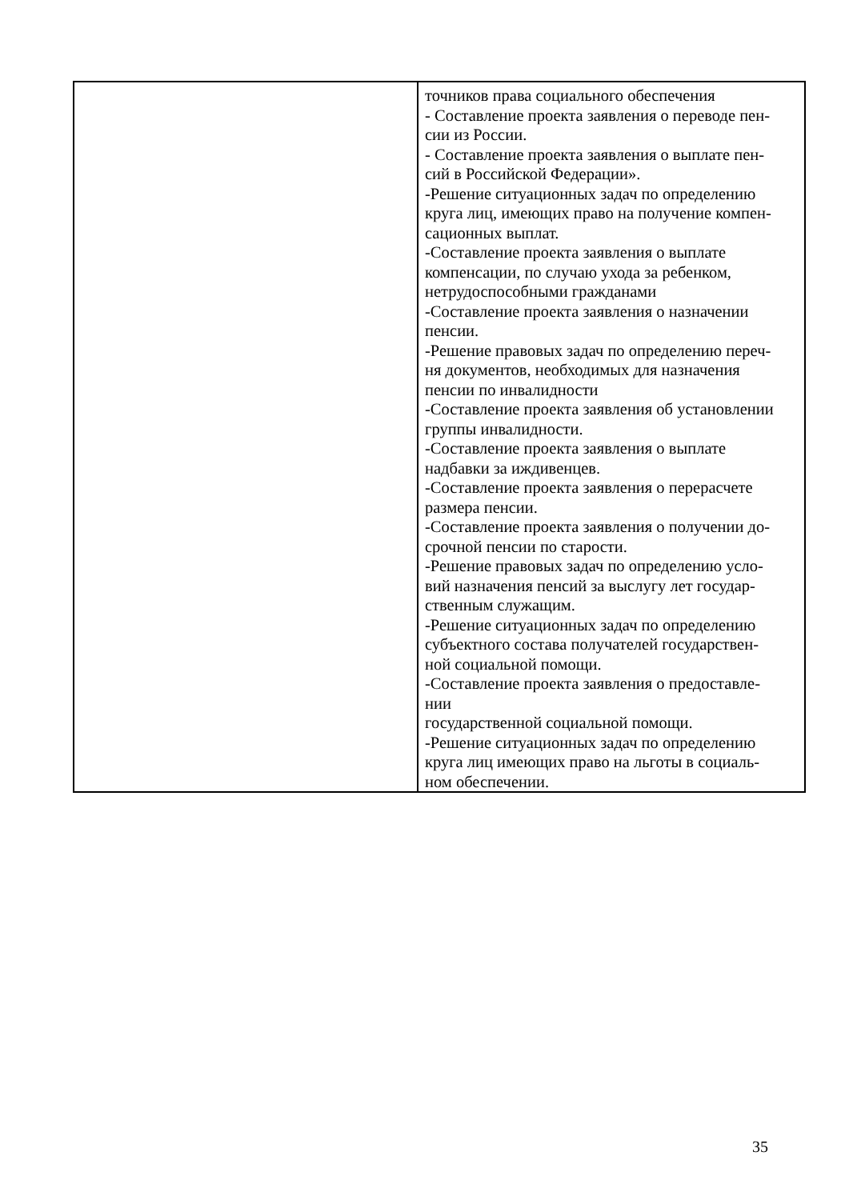| | точников права социального обеспечения - Составление проекта заявления о переводе пен- сии из России. - Составление проекта заявления о выплате пен- сий в Российской Федерации». -Решение ситуационных задач по определению круга лиц, имеющих право на получение компен- сационных выплат. -Составление проекта заявления о выплате компенсации, по случаю ухода за ребенком, нетрудоспособными гражданами -Составление проекта заявления о назначении пенсии. -Решение правовых задач по определению переч- ня документов, необходимых для назначения пенсии по инвалидности -Составление проекта заявления об установлении группы инвалидности. -Составление проекта заявления о выплате надбавки за иждивенцев. -Составление проекта заявления о перерасчете размера пенсии. -Составление проекта заявления о получении до- срочной пенсии по старости. -Решение правовых задач по определению усло- вий назначения пенсий за выслугу лет государ- ственным служащим. -Решение ситуационных задач по определению субъектного состава получателей государствен- ной социальной помощи. -Составление проекта заявления о предоставле- нии государственной социальной помощи. -Решение ситуационных задач по определению круга лиц имеющих право на льготы в социаль- ном обеспечении. |
35